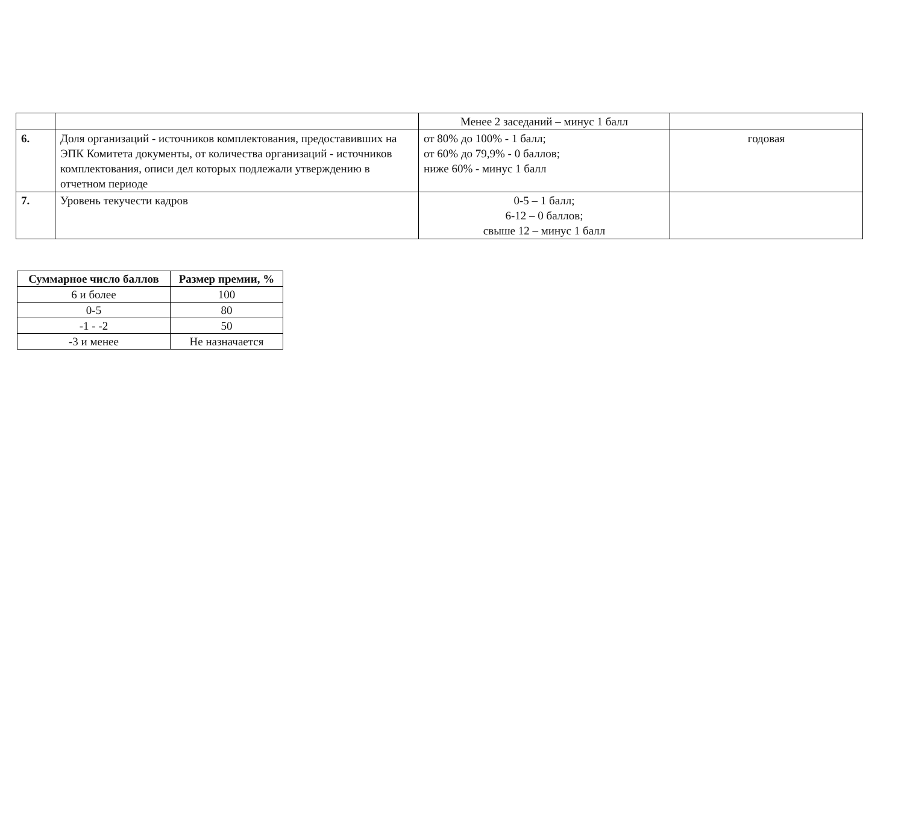| | | Менее 2 заседаний – минус 1 балл | |
| 6. | Доля организаций - источников комплектования, предоставивших на ЭПК Комитета документы, от количества организаций - источников комплектования, описи дел которых подлежали утверждению в отчетном периоде | от 80% до 100% - 1 балл; от 60% до 79,9% - 0 баллов; ниже 60% - минус 1 балл | годовая |
| 7. | Уровень текучести кадров | 0-5 – 1 балл; 6-12 – 0 баллов; свыше 12 – минус 1 балл | |
| Суммарное число баллов | Размер премии, % |
| --- | --- |
| 6 и более | 100 |
| 0-5 | 80 |
| -1 - -2 | 50 |
| -3 и менее | Не назначается |